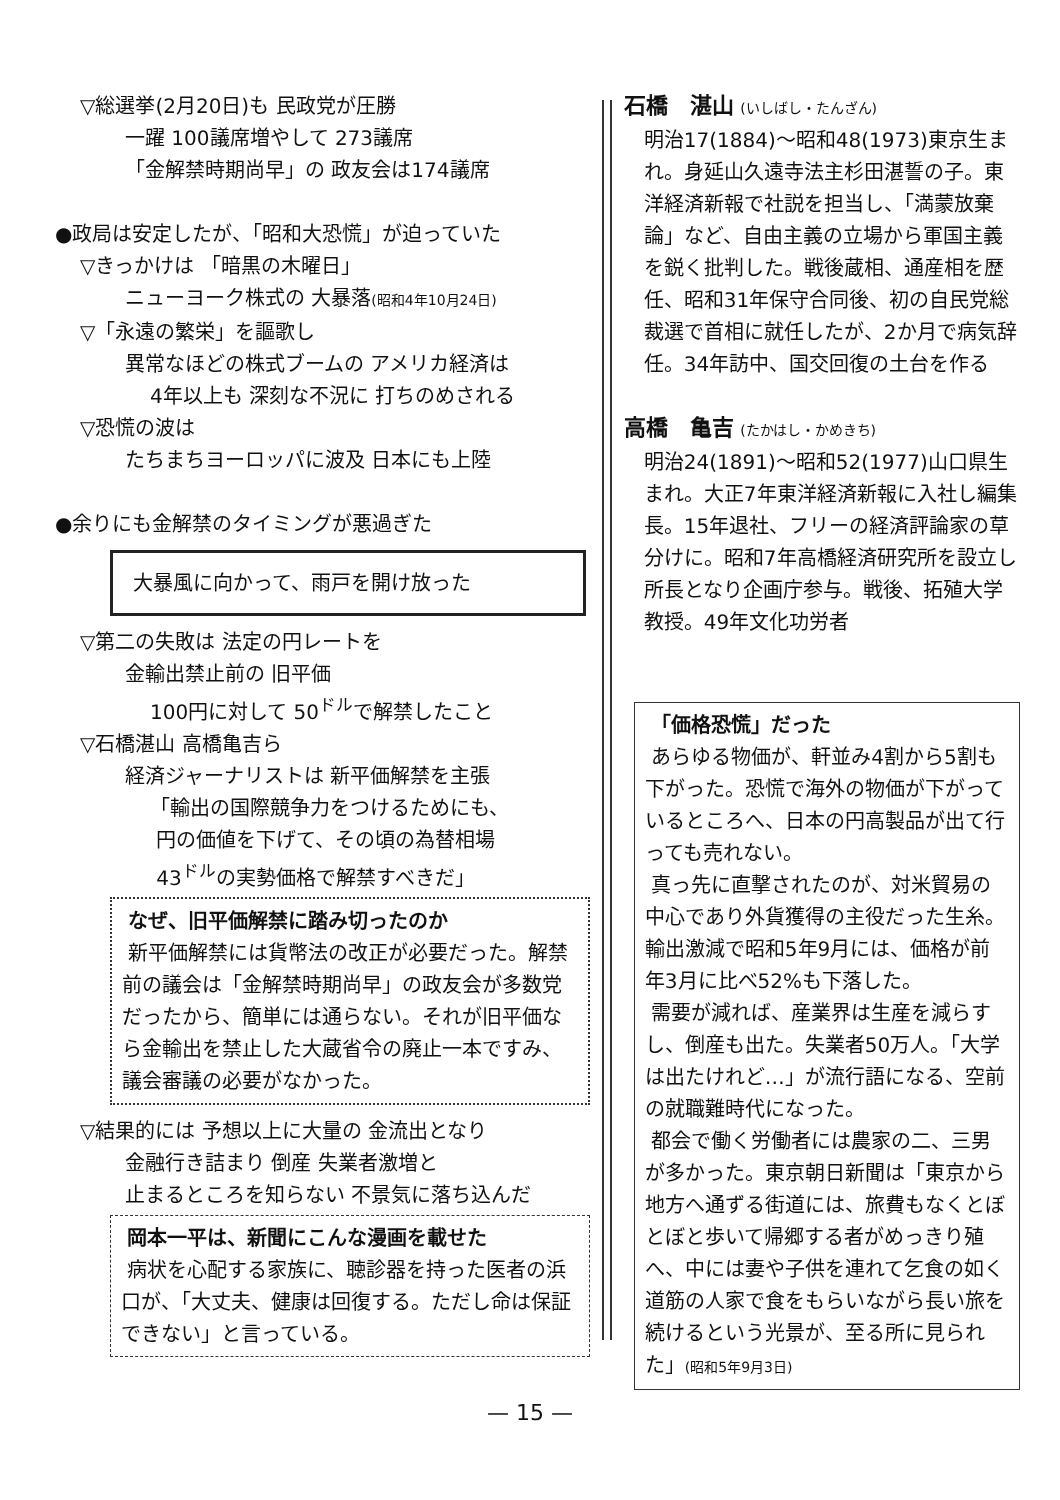▽総選挙(2月20日)も 民政党が圧勝
一躍 100議席増やして 273議席
「金解禁時期尚早」の 政友会は174議席
●政局は安定したが、「昭和大恐慌」が迫っていた
▽きっかけは 「暗黒の木曜日」
ニューヨーク株式の 大暴落(昭和4年10月24日)
▽「永遠の繁栄」を謳歌し
異常なほどの株式ブームの アメリカ経済は
4年以上も 深刻な不況に 打ちのめされる
▽恐慌の波は
たちまちヨーロッパに波及 日本にも上陸
●余りにも金解禁のタイミングが悪過ぎた
大暴風に向かって、雨戸を開け放った
▽第二の失敗は 法定の円レートを
金輸出禁止前の 旧平価
100円に対して 50<sup>ドル</sup>で解禁したこと
▽石橋湛山 高橋亀吉ら
経済ジャーナリストは 新平価解禁を主張
「輸出の国際競争力をつけるためにも、
円の価値を下げて、その頃の為替相場
43<sup>ドル</sup>の実勢価格で解禁すべきだ」
なぜ、旧平価解禁に踏み切ったのか
新平価解禁には貨幣法の改正が必要だった。解禁前の議会は「金解禁時期尚早」の政友会が多数党だったから、簡単には通らない。それが旧平価なら金輸出を禁止した大蔵省令の廃止一本ですみ、議会審議の必要がなかった。
▽結果的には 予想以上に大量の 金流出となり
金融行き詰まり 倒産 失業者激増と
止まるところを知らない 不景気に落ち込んだ
岡本一平は、新聞にこんな漫画を載せた
病状を心配する家族に、聴診器を持った医者の浜口が、「大丈夫、健康は回復する。ただし命は保証できない」と言っている。
石橋　湛山 (いしばし・たんざん)
明治17(1884)～昭和48(1973)東京生まれ。身延山久遠寺法主杉田湛誓の子。東洋経済新報で社説を担当し、「満蒙放棄論」など、自由主義の立場から軍国主義を鋭く批判した。戦後蔵相、通産相を歴任、昭和31年保守合同後、初の自民党総裁選で首相に就任したが、2か月で病気辞任。34年訪中、国交回復の土台を作る
高橋　亀吉 (たかはし・かめきち)
明治24(1891)～昭和52(1977)山口県生まれ。大正7年東洋経済新報に入社し編集長。15年退社、フリーの経済評論家の草分けに。昭和7年高橋経済研究所を設立し所長となり企画庁参与。戦後、拓殖大学教授。49年文化功労者
「価格恐慌」だった
あらゆる物価が、軒並み4割から5割も下がった。恐慌で海外の物価が下がっているところへ、日本の円高製品が出て行っても売れない。
真っ先に直撃されたのが、対米貿易の中心であり外貨獲得の主役だった生糸。輸出激減で昭和5年9月には、価格が前年3月に比べ52%も下落した。
需要が減れば、産業界は生産を減らすし、倒産も出た。失業者50万人。「大学は出たけれど…」が流行語になる、空前の就職難時代になった。
都会で働く労働者には農家の二、三男が多かった。東京朝日新聞は「東京から地方へ通ずる街道には、旅費もなくとぼとぼと歩いて帰郷する者がめっきり殖へ、中には妻や子供を連れて乞食の如く道筋の人家で食をもらいながら長い旅を続けるという光景が、至る所に見られた」(昭和5年9月3日)
— 15 —